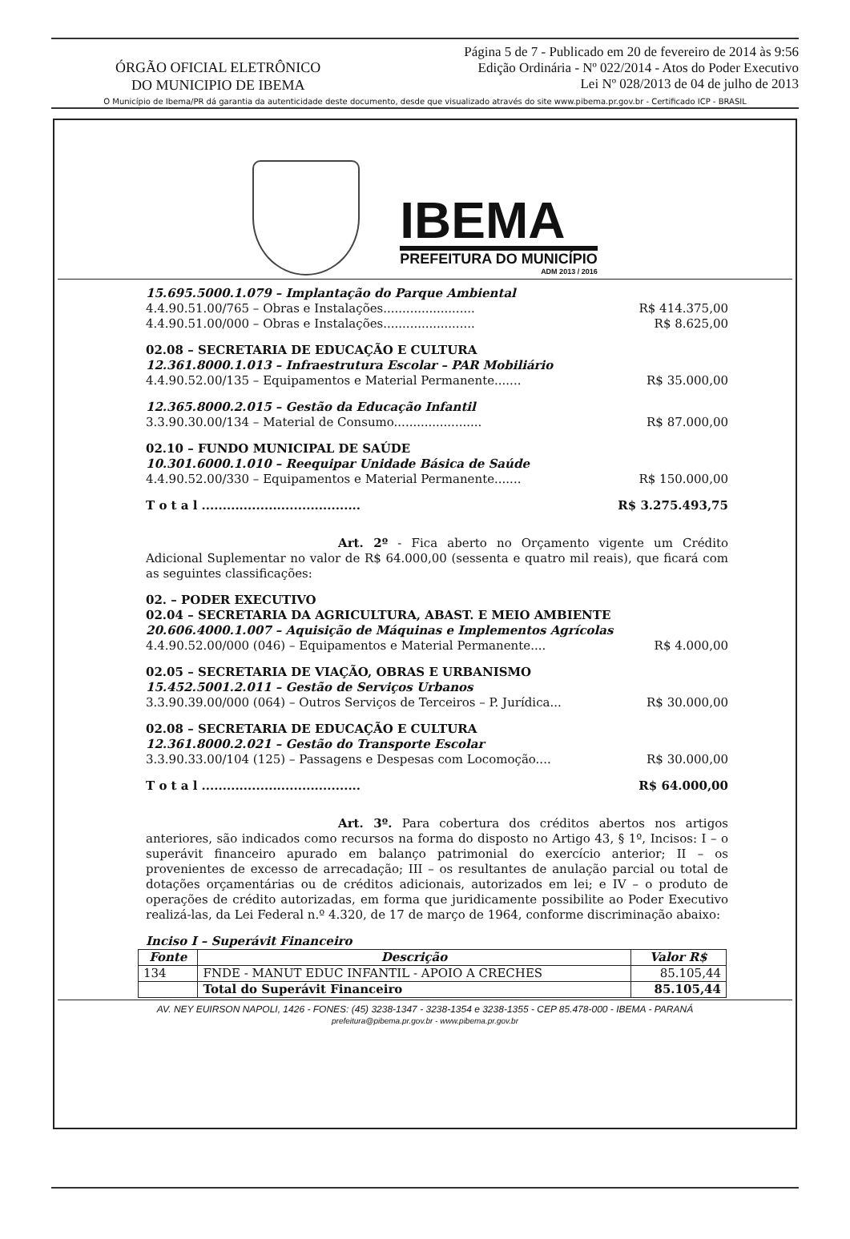ÓRGÃO OFICIAL ELETRÔNICO
DO MUNICIPIO DE IBEMA
Página 5 de 7 - Publicado em 20 de fevereiro de 2014 às 9:56
Edição Ordinária - Nº 022/2014 - Atos do Poder Executivo
Lei Nº 028/2013 de 04 de julho de 2013
O Município de Ibema/PR dá garantia da autenticidade deste documento, desde que visualizado através do site www.pibema.pr.gov.br - Certificado ICP - BRASIL
IBEMA
PREFEITURA DO MUNICÍPIO
ADM 2013 / 2016
15.695.5000.1.079 – Implantação do Parque Ambiental
4.4.90.51.00/765 – Obras e Instalações........................ R$ 414.375,00
4.4.90.51.00/000 – Obras e Instalações........................ R$ 8.625,00
02.08 – SECRETARIA DE EDUCAÇÃO E CULTURA
12.361.8000.1.013 – Infraestrutura Escolar – PAR Mobiliário
4.4.90.52.00/135 – Equipamentos e Material Permanente....... R$ 35.000,00
12.365.8000.2.015 – Gestão da Educação Infantil
3.3.90.30.00/134 – Material de Consumo....................... R$ 87.000,00
02.10 – FUNDO MUNICIPAL DE SAÚDE
10.301.6000.1.010 – Reequipar Unidade Básica de Saúde
4.4.90.52.00/330 – Equipamentos e Material Permanente....... R$ 150.000,00
T o t a l ...................................... R$ 3.275.493,75
Art. 2º - Fica aberto no Orçamento vigente um Crédito Adicional Suplementar no valor de R$ 64.000,00 (sessenta e quatro mil reais), que ficará com as seguintes classificações:
02. – PODER EXECUTIVO
02.04 – SECRETARIA DA AGRICULTURA, ABAST. E MEIO AMBIENTE
20.606.4000.1.007 – Aquisição de Máquinas e Implementos Agrícolas
4.4.90.52.00/000 (046) – Equipamentos e Material Permanente.... R$ 4.000,00
02.05 – SECRETARIA DE VIAÇÃO, OBRAS E URBANISMO
15.452.5001.2.011 – Gestão de Serviços Urbanos
3.3.90.39.00/000 (064) – Outros Serviços de Terceiros – P. Jurídica... R$ 30.000,00
02.08 – SECRETARIA DE EDUCAÇÃO E CULTURA
12.361.8000.2.021 – Gestão do Transporte Escolar
3.3.90.33.00/104 (125) – Passagens e Despesas com Locomoção.... R$ 30.000,00
T o t a l ...................................... R$ 64.000,00
Art. 3º. Para cobertura dos créditos abertos nos artigos anteriores, são indicados como recursos na forma do disposto no Artigo 43, § 1º, Incisos: I – o superávit financeiro apurado em balanço patrimonial do exercício anterior; II – os provenientes de excesso de arrecadação; III – os resultantes de anulação parcial ou total de dotações orçamentárias ou de créditos adicionais, autorizados em lei; e IV – o produto de operações de crédito autorizadas, em forma que juridicamente possibilite ao Poder Executivo realizá-las, da Lei Federal n.º 4.320, de 17 de março de 1964, conforme discriminação abaixo:
Inciso I – Superávit Financeiro
| Fonte | Descrição | Valor R$ |
| --- | --- | --- |
| 134 | FNDE - MANUT EDUC INFANTIL - APOIO A CRECHES | 85.105,44 |
| | Total do Superávit Financeiro | 85.105,44 |
AV. NEY EUIRSON NAPOLI, 1426 - FONES: (45) 3238-1347 - 3238-1354 e 3238-1355 - CEP 85.478-000 - IBEMA - PARANÁ
prefeitura@pibema.pr.gov.br - www.pibema.pr.gov.br